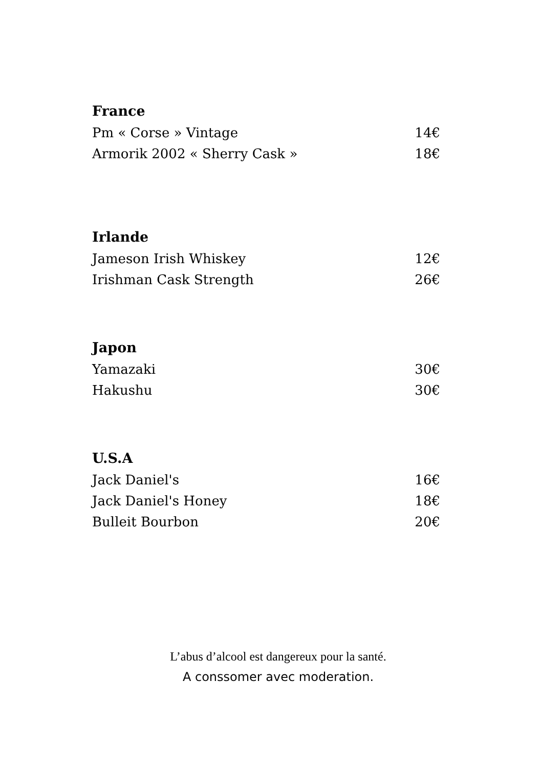France
Pm « Corse » Vintage 14€
Armorik 2002 « Sherry Cask » 18€
Irlande
Jameson Irish Whiskey 12€
Irishman Cask Strength 26€
Japon
Yamazaki 30€
Hakushu 30€
U.S.A
Jack Daniel's 16€
Jack Daniel's Honey 18€
Bulleit Bourbon 20€
L’abus d’alcool est dangereux pour la santé.
A conssomer avec moderation.